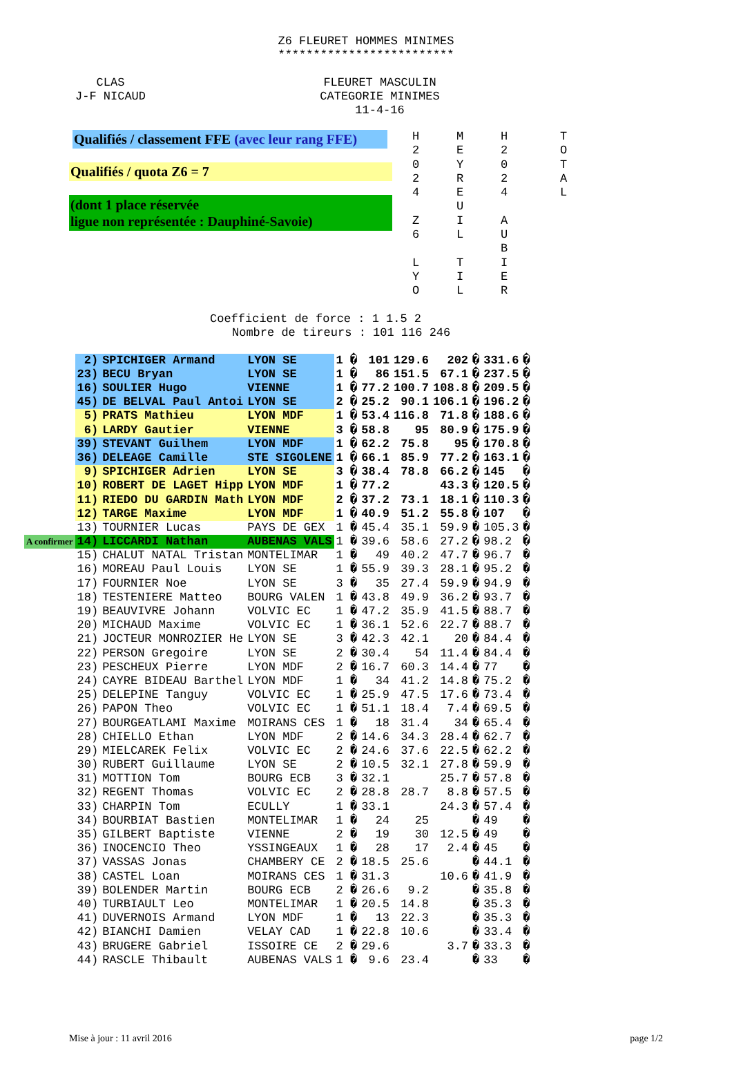Z6 FLEURET HOMMES MINIMES
*************************
CLAS
J-F NICAUD
FLEURET MASCULIN
CATEGORIE MINIMES
11-4-16
Qualifiés / classement FFE (avec leur rang FFE)
Qualifiés / quota Z6 = 7
(dont 1 place réservée
ligue non représentée : Dauphiné-Savoie)
H
2
0
2
4
Z
6
L
Y
O
M
E
Y
R
E
U
I
L
T
I
L
H
2
0
2
4
A
U
B
I
E
R
T
O
T
A
L
Coefficient de force : 1 1.5 2
Nombre de tireurs : 101 116 246
| | 2) | SPICHIGER Armand | LYON SE | 1 � | 101 | 129.6 | 202 | � | 331.6 | � |
| | 23) | BECU Bryan | LYON SE | 1 � | 86 | 151.5 | 67.1 | � | 237.5 | � |
| | 16) | SOULIER Hugo | VIENNE | 1 � | 77.2 | 100.7 | 108.8 | � | 209.5 | � |
| | 45) | DE BELVAL Paul Antoi | LYON SE | 2 � | 25.2 | 90.1 | 106.1 | � | 196.2 | � |
| | 5) | PRATS Mathieu | LYON MDF | 1 � | 53.4 | 116.8 | 71.8 | � | 188.6 | � |
| | 6) | LARDY Gautier | VIENNE | 3 � | 58.8 | 95 | 80.9 | � | 175.9 | � |
| | 39) | STEVANT Guilhem | LYON MDF | 1 � | 62.2 | 75.8 | 95 | � | 170.8 | � |
| | 36) | DELEAGE Camille | STE SIGOLENE | 1 � | 66.1 | 85.9 | 77.2 | � | 163.1 | � |
| | 9) | SPICHIGER Adrien | LYON SE | 3 � | 38.4 | 78.8 | 66.2 | � | 145 | � |
| | 10) | ROBERT DE LAGET Hipp | LYON MDF | 1 � | 77.2 | | 43.3 | � | 120.5 | � |
| | 11) | RIEDO DU GARDIN Math | LYON MDF | 2 � | 37.2 | 73.1 | 18.1 | � | 110.3 | � |
| | 12) | TARGE Maxime | LYON MDF | 1 � | 40.9 | 51.2 | 55.8 | � | 107 | � |
| | 13) | TOURNIER Lucas | PAYS DE GEX | 1 � | 45.4 | 35.1 | 59.9 | � | 105.3 | � |
| A confirmer | 14) | LICCARDI Nathan | AUBENAS VALS | 1 � | 39.6 | 58.6 | 27.2 | � | 98.2 | � |
| | 15) | CHALUT NATAL Tristan | MONTELIMAR | 1 � | 49 | 40.2 | 47.7 | � | 96.7 | � |
| | 16) | MOREAU Paul Louis | LYON SE | 1 � | 55.9 | 39.3 | 28.1 | � | 95.2 | � |
| | 17) | FOURNIER Noe | LYON SE | 3 � | 35 | 27.4 | 59.9 | � | 94.9 | � |
| | 18) | TESTENIERE Matteo | BOURG VALEN | 1 � | 43.8 | 49.9 | 36.2 | � | 93.7 | � |
| | 19) | BEAUVIVRE Johann | VOLVIC EC | 1 � | 47.2 | 35.9 | 41.5 | � | 88.7 | � |
| | 20) | MICHAUD Maxime | VOLVIC EC | 1 � | 36.1 | 52.6 | 22.7 | � | 88.7 | � |
| | 21) | JOCTEUR MONROZIER He | LYON SE | 3 � | 42.3 | 42.1 | 20 | � | 84.4 | � |
| | 22) | PERSON Gregoire | LYON SE | 2 � | 30.4 | 54 | 11.4 | � | 84.4 | � |
| | 23) | PESCHEUX Pierre | LYON MDF | 2 � | 16.7 | 60.3 | 14.4 | � | 77 | � |
| | 24) | CAYRE BIDEAU Barthel | LYON MDF | 1 � | 34 | 41.2 | 14.8 | � | 75.2 | � |
| | 25) | DELEPINE Tanguy | VOLVIC EC | 1 � | 25.9 | 47.5 | 17.6 | � | 73.4 | � |
| | 26) | PAPON Theo | VOLVIC EC | 1 � | 51.1 | 18.4 | 7.4 | � | 69.5 | � |
| | 27) | BOURGEATLAMI Maxime | MOIRANS CES | 1 � | 18 | 31.4 | 34 | � | 65.4 | � |
| | 28) | CHIELLO Ethan | LYON MDF | 2 � | 14.6 | 34.3 | 28.4 | � | 62.7 | � |
| | 29) | MIELCAREK Felix | VOLVIC EC | 2 � | 24.6 | 37.6 | 22.5 | � | 62.2 | � |
| | 30) | RUBERT Guillaume | LYON SE | 2 � | 10.5 | 32.1 | 27.8 | � | 59.9 | � |
| | 31) | MOTTION Tom | BOURG ECB | 3 � | 32.1 | | 25.7 | � | 57.8 | � |
| | 32) | REGENT Thomas | VOLVIC EC | 2 � | 28.8 | 28.7 | 8.8 | � | 57.5 | � |
| | 33) | CHARPIN Tom | ECULLY | 1 � | 33.1 | | 24.3 | � | 57.4 | � |
| | 34) | BOURBIAT Bastien | MONTELIMAR | 1 � | 24 | 25 | | � | 49 | � |
| | 35) | GILBERT Baptiste | VIENNE | 2 � | 19 | 30 | 12.5 | � | 49 | � |
| | 36) | INOCENCIO Theo | YSSINGEAUX | 1 � | 28 | 17 | 2.4 | � | 45 | � |
| | 37) | VASSAS Jonas | CHAMBERY CE | 2 � | 18.5 | 25.6 | | � | 44.1 | � |
| | 38) | CASTEL Loan | MOIRANS CES | 1 � | 31.3 | | 10.6 | � | 41.9 | � |
| | 39) | BOLENDER Martin | BOURG ECB | 2 � | 26.6 | 9.2 | | � | 35.8 | � |
| | 40) | TURBIAULT Leo | MONTELIMAR | 1 � | 20.5 | 14.8 | | � | 35.3 | � |
| | 41) | DUVERNOIS Armand | LYON MDF | 1 � | 13 | 22.3 | | � | 35.3 | � |
| | 42) | BIANCHI Damien | VELAY CAD | 1 � | 22.8 | 10.6 | | � | 33.4 | � |
| | 43) | BRUGERE Gabriel | ISSOIRE CE | 2 � | 29.6 | | 3.7 | � | 33.3 | � |
| | 44) | RASCLE Thibault | AUBENAS VALS | 1 � | 9.6 | 23.4 | | � | 33 | � |
Mise à jour : 11 avril 2016 page 1/2